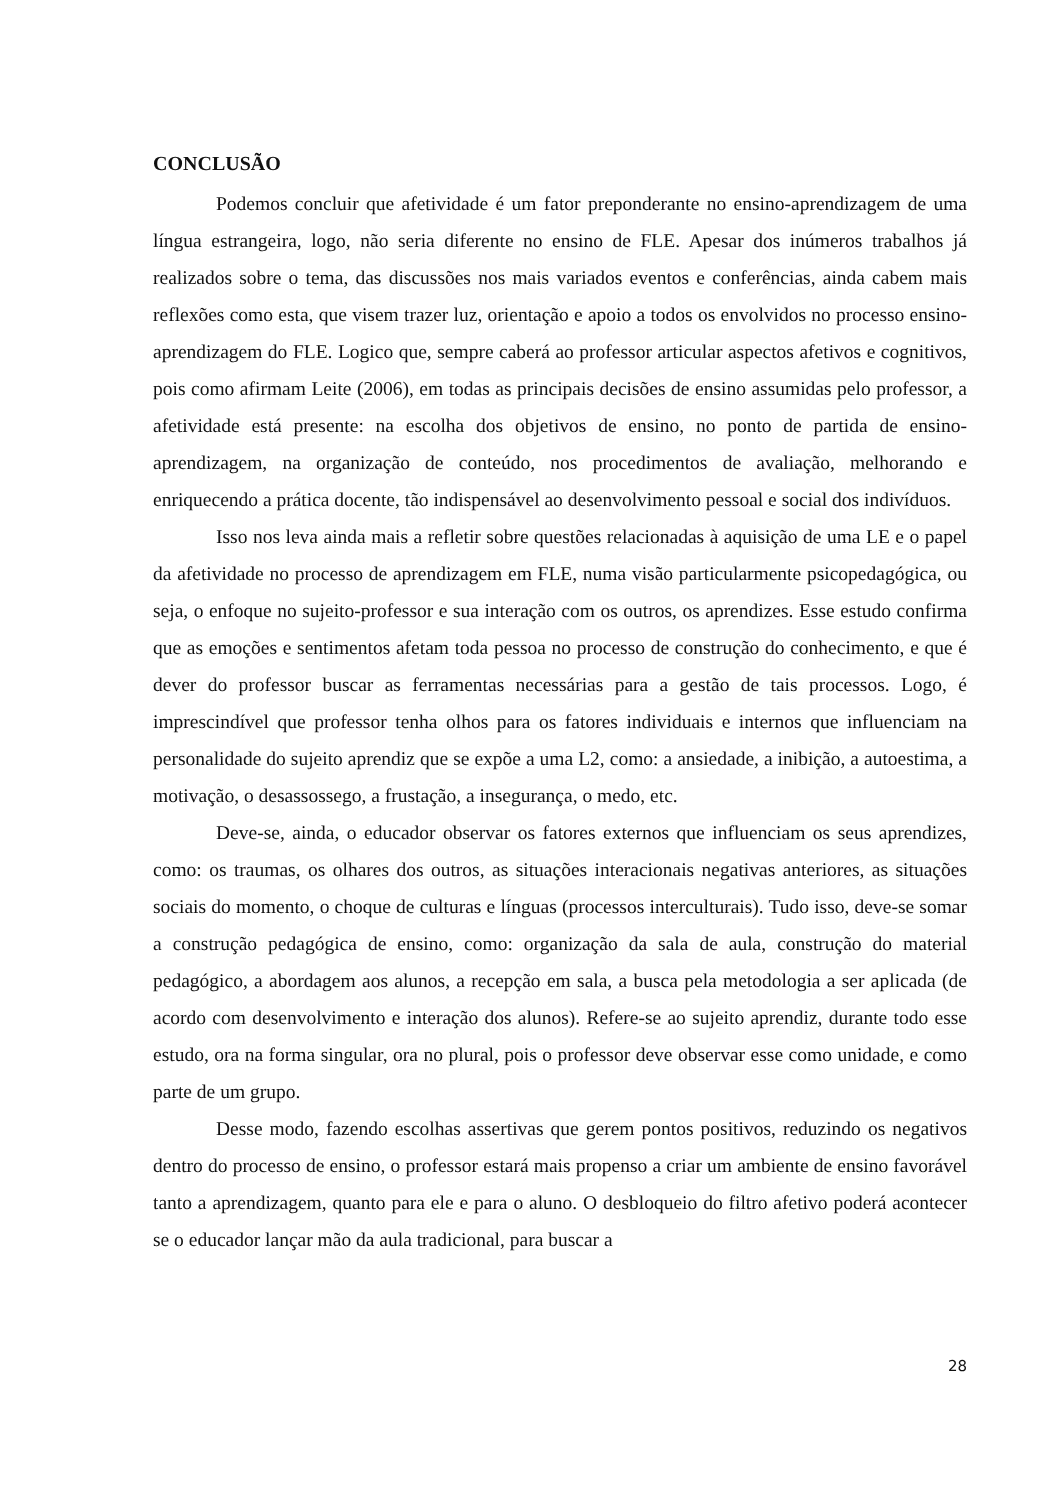CONCLUSÃO
Podemos concluir que afetividade é um fator preponderante no ensino-aprendizagem de uma língua estrangeira, logo, não seria diferente no ensino de FLE. Apesar dos inúmeros trabalhos já realizados sobre o tema, das discussões nos mais variados eventos e conferências, ainda cabem mais reflexões como esta, que visem trazer luz, orientação e apoio a todos os envolvidos no processo ensino-aprendizagem do FLE. Logico que, sempre caberá ao professor articular aspectos afetivos e cognitivos, pois como afirmam Leite (2006), em todas as principais decisões de ensino assumidas pelo professor, a afetividade está presente: na escolha dos objetivos de ensino, no ponto de partida de ensino-aprendizagem, na organização de conteúdo, nos procedimentos de avaliação, melhorando e enriquecendo a prática docente, tão indispensável ao desenvolvimento pessoal e social dos indivíduos.
Isso nos leva ainda mais a refletir sobre questões relacionadas à aquisição de uma LE e o papel da afetividade no processo de aprendizagem em FLE, numa visão particularmente psicopedagógica, ou seja, o enfoque no sujeito-professor e sua interação com os outros, os aprendizes. Esse estudo confirma que as emoções e sentimentos afetam toda pessoa no processo de construção do conhecimento, e que é dever do professor buscar as ferramentas necessárias para a gestão de tais processos. Logo, é imprescindível que professor tenha olhos para os fatores individuais e internos que influenciam na personalidade do sujeito aprendiz que se expõe a uma L2, como: a ansiedade, a inibição, a autoestima, a motivação, o desassossego, a frustação, a insegurança, o medo, etc.
Deve-se, ainda, o educador observar os fatores externos que influenciam os seus aprendizes, como: os traumas, os olhares dos outros, as situações interacionais negativas anteriores, as situações sociais do momento, o choque de culturas e línguas (processos interculturais). Tudo isso, deve-se somar a construção pedagógica de ensino, como: organização da sala de aula, construção do material pedagógico, a abordagem aos alunos, a recepção em sala, a busca pela metodologia a ser aplicada (de acordo com desenvolvimento e interação dos alunos). Refere-se ao sujeito aprendiz, durante todo esse estudo, ora na forma singular, ora no plural, pois o professor deve observar esse como unidade, e como parte de um grupo.
Desse modo, fazendo escolhas assertivas que gerem pontos positivos, reduzindo os negativos dentro do processo de ensino, o professor estará mais propenso a criar um ambiente de ensino favorável tanto a aprendizagem, quanto para ele e para o aluno. O desbloqueio do filtro afetivo poderá acontecer se o educador lançar mão da aula tradicional, para buscar a
28